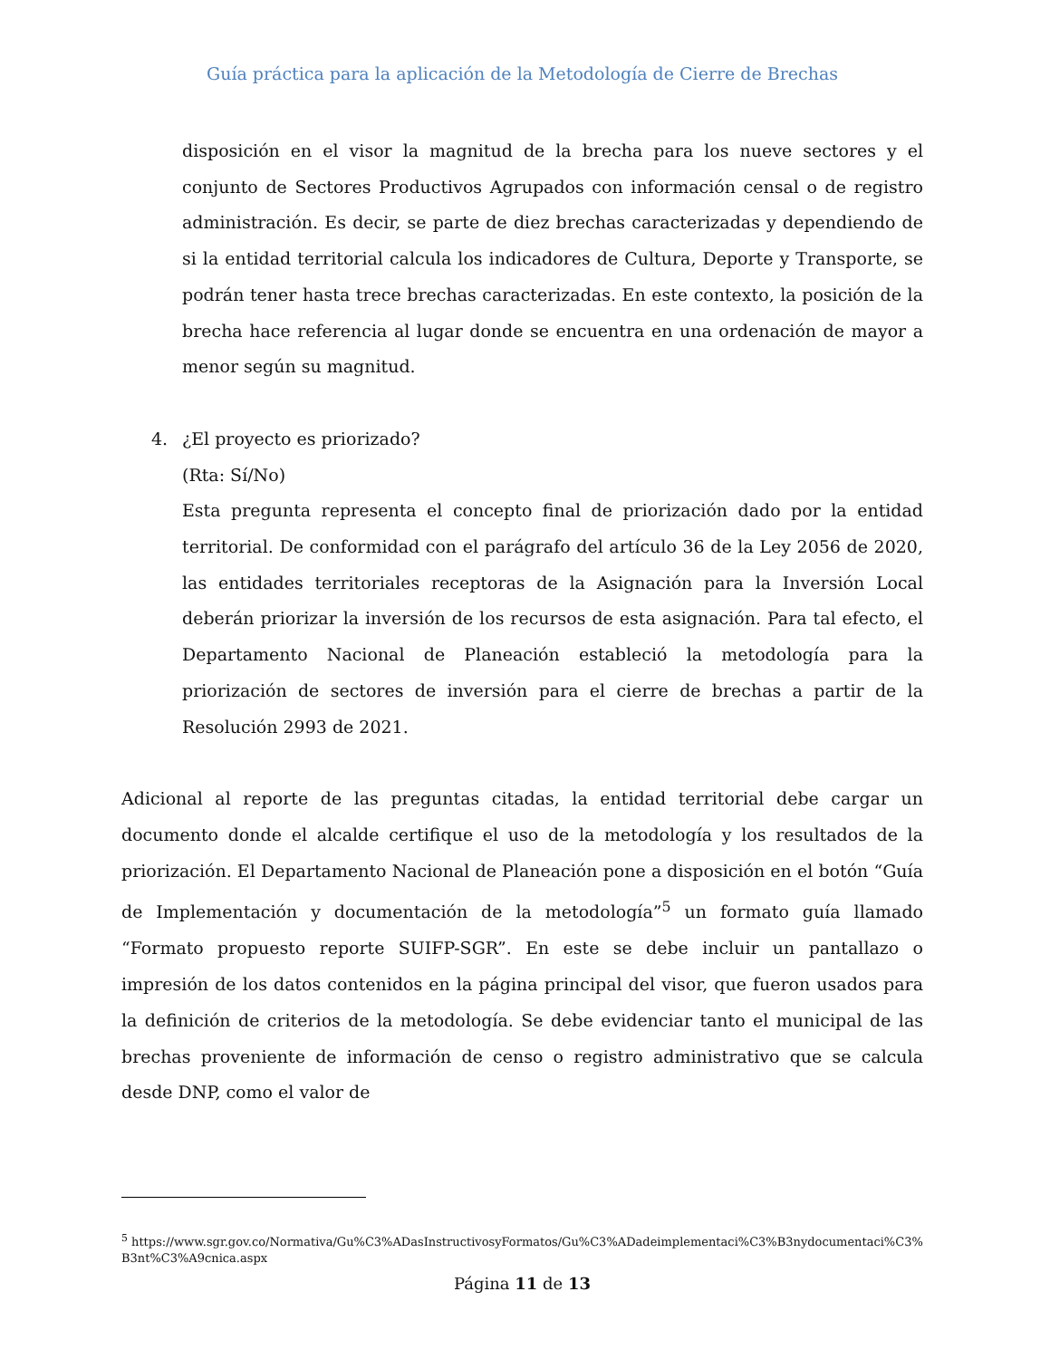Guía práctica para la aplicación de la Metodología de Cierre de Brechas
disposición en el visor la magnitud de la brecha para los nueve sectores y el conjunto de Sectores Productivos Agrupados con información censal o de registro administración. Es decir, se parte de diez brechas caracterizadas y dependiendo de si la entidad territorial calcula los indicadores de Cultura, Deporte y Transporte, se podrán tener hasta trece brechas caracterizadas. En este contexto, la posición de la brecha hace referencia al lugar donde se encuentra en una ordenación de mayor a menor según su magnitud.
4. ¿El proyecto es priorizado?
(Rta: Sí/No)
Esta pregunta representa el concepto final de priorización dado por la entidad territorial. De conformidad con el parágrafo del artículo 36 de la Ley 2056 de 2020, las entidades territoriales receptoras de la Asignación para la Inversión Local deberán priorizar la inversión de los recursos de esta asignación. Para tal efecto, el Departamento Nacional de Planeación estableció la metodología para la priorización de sectores de inversión para el cierre de brechas a partir de la Resolución 2993 de 2021.
Adicional al reporte de las preguntas citadas, la entidad territorial debe cargar un documento donde el alcalde certifique el uso de la metodología y los resultados de la priorización. El Departamento Nacional de Planeación pone a disposición en el botón “Guía de Implementación y documentación de la metodología”<sup>5</sup> un formato guía llamado “Formato propuesto reporte SUIFP-SGR”. En este se debe incluir un pantallazo o impresión de los datos contenidos en la página principal del visor, que fueron usados para la definición de criterios de la metodología. Se debe evidenciar tanto el municipal de las brechas proveniente de información de censo o registro administrativo que se calcula desde DNP, como el valor de
<sup>5</sup> https://www.sgr.gov.co/Normativa/Gu%C3%ADasInstructivosyFormatos/Gu%C3%ADadeimplementaci%C3%B3nydocumentaci%C3%B3nt%C3%A9cnica.aspx
Página 11 de 13